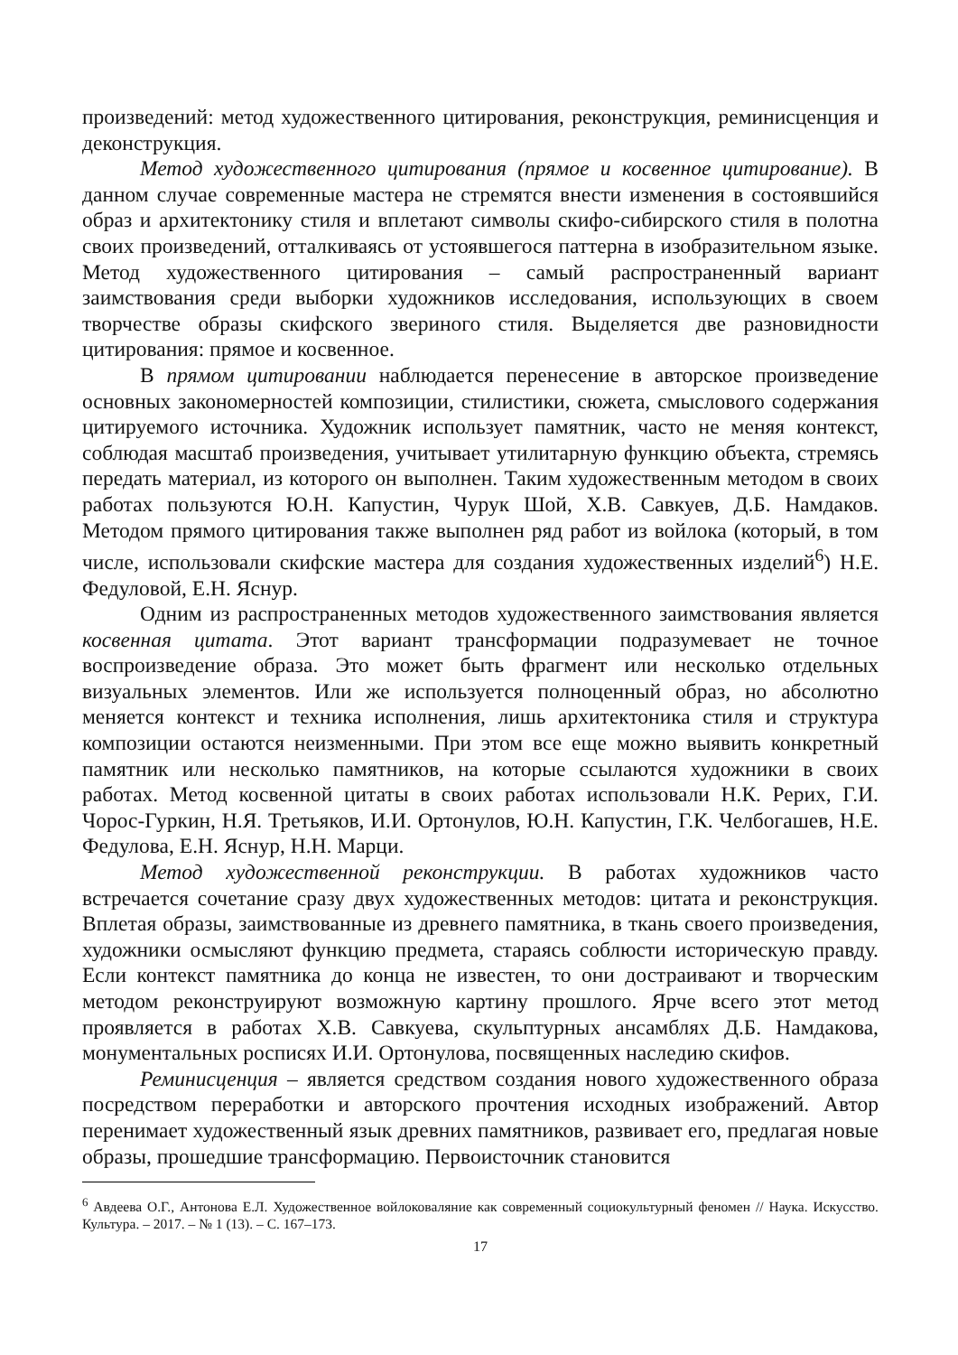произведений: метод художественного цитирования, реконструкция, реминисценция и деконструкция.
Метод художественного цитирования (прямое и косвенное цитирование). В данном случае современные мастера не стремятся внести изменения в состоявшийся образ и архитектонику стиля и вплетают символы скифо-сибирского стиля в полотна своих произведений, отталкиваясь от устоявшегося паттерна в изобразительном языке. Метод художественного цитирования – самый распространенный вариант заимствования среди выборки художников исследования, использующих в своем творчестве образы скифского звериного стиля. Выделяется две разновидности цитирования: прямое и косвенное.
В прямом цитировании наблюдается перенесение в авторское произведение основных закономерностей композиции, стилистики, сюжета, смыслового содержания цитируемого источника. Художник использует памятник, часто не меняя контекст, соблюдая масштаб произведения, учитывает утилитарную функцию объекта, стремясь передать материал, из которого он выполнен. Таким художественным методом в своих работах пользуются Ю.Н. Капустин, Чурук Шой, Х.В. Савкуев, Д.Б. Намдаков. Методом прямого цитирования также выполнен ряд работ из войлока (который, в том числе, использовали скифские мастера для создания художественных изделий<sup>6</sup>) Н.Е. Федуловой, Е.Н. Яснур.
Одним из распространенных методов художественного заимствования является косвенная цитата. Этот вариант трансформации подразумевает не точное воспроизведение образа. Это может быть фрагмент или несколько отдельных визуальных элементов. Или же используется полноценный образ, но абсолютно меняется контекст и техника исполнения, лишь архитектоника стиля и структура композиции остаются неизменными. При этом все еще можно выявить конкретный памятник или несколько памятников, на которые ссылаются художники в своих работах. Метод косвенной цитаты в своих работах использовали Н.К. Рерих, Г.И. Чорос-Гуркин, Н.Я. Третьяков, И.И. Ортонулов, Ю.Н. Капустин, Г.К. Челбогашев, Н.Е. Федулова, Е.Н. Яснур, Н.Н. Марци.
Метод художественной реконструкции. В работах художников часто встречается сочетание сразу двух художественных методов: цитата и реконструкция. Вплетая образы, заимствованные из древнего памятника, в ткань своего произведения, художники осмысляют функцию предмета, стараясь соблюсти историческую правду. Если контекст памятника до конца не известен, то они достраивают и творческим методом реконструируют возможную картину прошлого. Ярче всего этот метод проявляется в работах Х.В. Савкуева, скульптурных ансамблях Д.Б. Намдакова, монументальных росписях И.И. Ортонулова, посвященных наследию скифов.
Реминисценция – является средством создания нового художественного образа посредством переработки и авторского прочтения исходных изображений. Автор перенимает художественный язык древних памятников, развивает его, предлагая новые образы, прошедшие трансформацию. Первоисточник становится
<sup>6</sup> Авдеева О.Г., Антонова Е.Л. Художественное войлоковаляние как современный социокультурный феномен // Наука. Искусство. Культура. – 2017. – № 1 (13). – С. 167–173.
17